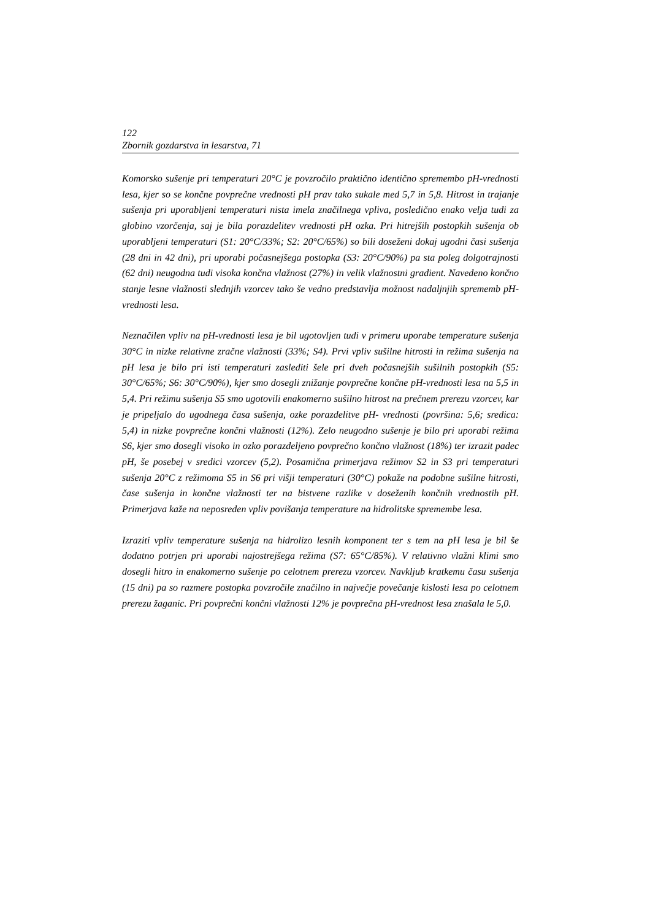122
Zbornik gozdarstva in lesarstva, 71
Komorsko sušenje pri temperaturi 20°C je povzročilo praktično identično spremembo pH-vrednosti lesa, kjer so se končne povprečne vrednosti pH prav tako sukale med 5,7 in 5,8. Hitrost in trajanje sušenja pri uporabljeni temperaturi nista imela značilnega vpliva, posledično enako velja tudi za globino vzorčenja, saj je bila porazdelitev vrednosti pH ozka. Pri hitrejših postopkih sušenja ob uporabljeni temperaturi (S1: 20°C/33%; S2: 20°C/65%) so bili doseženi dokaj ugodni časi sušenja (28 dni in 42 dni), pri uporabi počasnejšega postopka (S3: 20°C/90%) pa sta poleg dolgotrajnosti (62 dni) neugodna tudi visoka končna vlažnost (27%) in velik vlažnostni gradient. Navedeno končno stanje lesne vlažnosti slednjih vzorcev tako še vedno predstavlja možnost nadaljnjih sprememb pH-vrednosti lesa.
Neznačilen vpliv na pH-vrednosti lesa je bil ugotovljen tudi v primeru uporabe temperature sušenja 30°C in nizke relativne zračne vlažnosti (33%; S4). Prvi vpliv sušilne hitrosti in režima sušenja na pH lesa je bilo pri isti temperaturi zaslediti šele pri dveh počasnejših sušilnih postopkih (S5: 30°C/65%; S6: 30°C/90%), kjer smo dosegli znižanje povprečne končne pH-vrednosti lesa na 5,5 in 5,4. Pri režimu sušenja S5 smo ugotovili enakomerno sušilno hitrost na prečnem prerezu vzorcev, kar je pripeljalo do ugodnega časa sušenja, ozke porazdelitve pH- vrednosti (površina: 5,6; sredica: 5,4) in nizke povprečne končni vlažnosti (12%). Zelo neugodno sušenje je bilo pri uporabi režima S6, kjer smo dosegli visoko in ozko porazdeljeno povprečno končno vlažnost (18%) ter izrazit padec pH, še posebej v sredici vzorcev (5,2). Posamična primerjava režimov S2 in S3 pri temperaturi sušenja 20°C z režimoma S5 in S6 pri višji temperaturi (30°C) pokaže na podobne sušilne hitrosti, čase sušenja in končne vlažnosti ter na bistvene razlike v doseženih končnih vrednostih pH. Primerjava kaže na neposreden vpliv povišanja temperature na hidrolitske spremembe lesa.
Izraziti vpliv temperature sušenja na hidrolizo lesnih komponent ter s tem na pH lesa je bil še dodatno potrjen pri uporabi najostrejšega režima (S7: 65°C/85%). V relativno vlažni klimi smo dosegli hitro in enakomerno sušenje po celotnem prerezu vzorcev. Navkljub kratkemu času sušenja (15 dni) pa so razmere postopka povzročile značilno in največje povečanje kislosti lesa po celotnem prerezu žaganic. Pri povprečni končni vlažnosti 12% je povprečna pH-vrednost lesa znašala le 5,0.